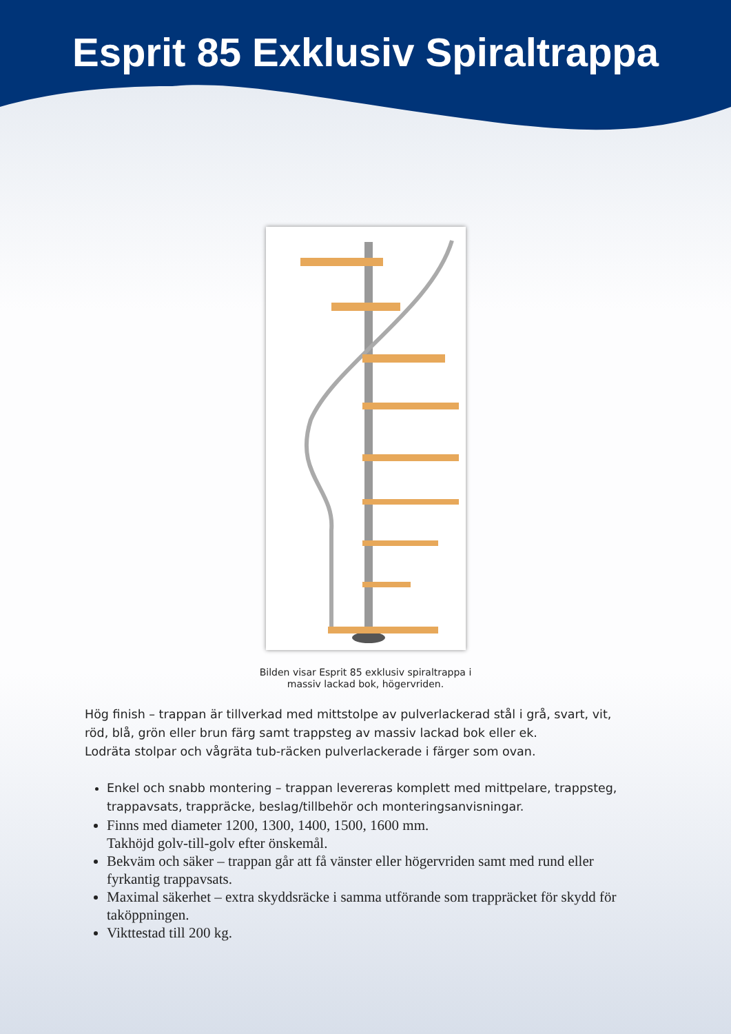Esprit 85 Exklusiv Spiraltrappa
Bilden visar Esprit 85 exklusiv spiraltrappa i
massiv lackad bok, högervriden.
Hög finish – trappan är tillverkad med mittstolpe av pulverlackerad stål i grå, svart, vit, röd, blå, grön eller brun färg samt trappsteg av massiv lackad bok eller ek.
Lodräta stolpar och vågräta tub-räcken pulverlackerade i färger som ovan.
Enkel och snabb montering – trappan levereras komplett med mittpelare, trappsteg, trappavsats, trappräcke, beslag/tillbehör och monteringsanvisningar.
Finns med diameter 1200, 1300, 1400, 1500, 1600 mm.
Takhöjd golv-till-golv efter önskemål.
Bekväm och säker – trappan går att få vänster eller högervriden samt med rund eller fyrkantig trappavsats.
Maximal säkerhet – extra skyddsräcke i samma utförande som trappräcket för skydd för taköppningen.
Vikttestad till 200 kg.